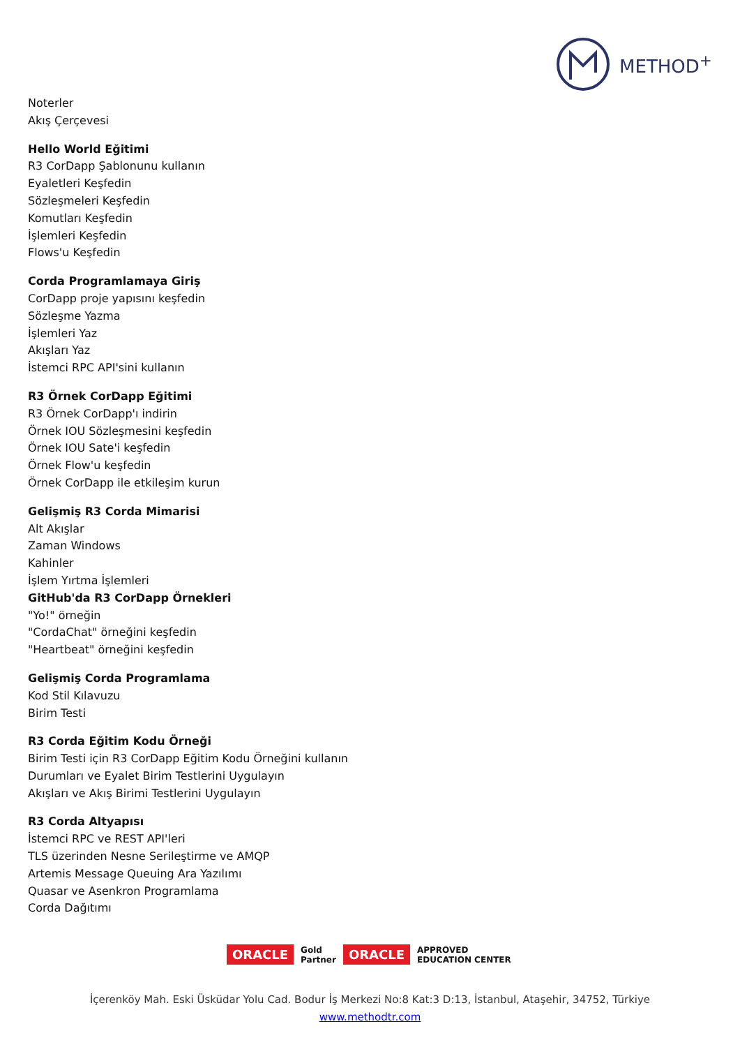METHOD<sup>+</sup>
Noterler
Akış Çerçevesi
Hello World Eğitimi
R3 CorDapp Şablonunu kullanın
Eyaletleri Keşfedin
Sözleşmeleri Keşfedin
Komutları Keşfedin
İşlemleri Keşfedin
Flows'u Keşfedin
Corda Programlamaya Giriş
CorDapp proje yapısını keşfedin
Sözleşme Yazma
İşlemleri Yaz
Akışları Yaz
İstemci RPC API'sini kullanın
R3 Örnek CorDapp Eğitimi
R3 Örnek CorDapp'ı indirin
Örnek IOU Sözleşmesini keşfedin
Örnek IOU Sate'i keşfedin
Örnek Flow'u keşfedin
Örnek CorDapp ile etkileşim kurun
Gelişmiş R3 Corda Mimarisi
Alt Akışlar
Zaman Windows
Kahinler
İşlem Yırtma İşlemleri
GitHub'da R3 CorDapp Örnekleri
"Yo!" örneğin
"CordaChat" örneğini keşfedin
"Heartbeat" örneğini keşfedin
Gelişmiş Corda Programlama
Kod Stil Kılavuzu
Birim Testi
R3 Corda Eğitim Kodu Örneği
Birim Testi için R3 CorDapp Eğitim Kodu Örneğini kullanın
Durumları ve Eyalet Birim Testlerini Uygulayın
Akışları ve Akış Birimi Testlerini Uygulayın
R3 Corda Altyapısı
İstemci RPC ve REST API'leri
TLS üzerinden Nesne Serileştirme ve AMQP
Artemis Message Queuing Ara Yazılımı
Quasar ve Asenkron Programlama
Corda Dağıtımı
ORACLE Gold
Partner ORACLE APPROVED
EDUCATION CENTER
İçerenköy Mah. Eski Üsküdar Yolu Cad. Bodur İş Merkezi No:8 Kat:3 D:13, İstanbul, Ataşehir, 34752, Türkiye
www.methodtr.com